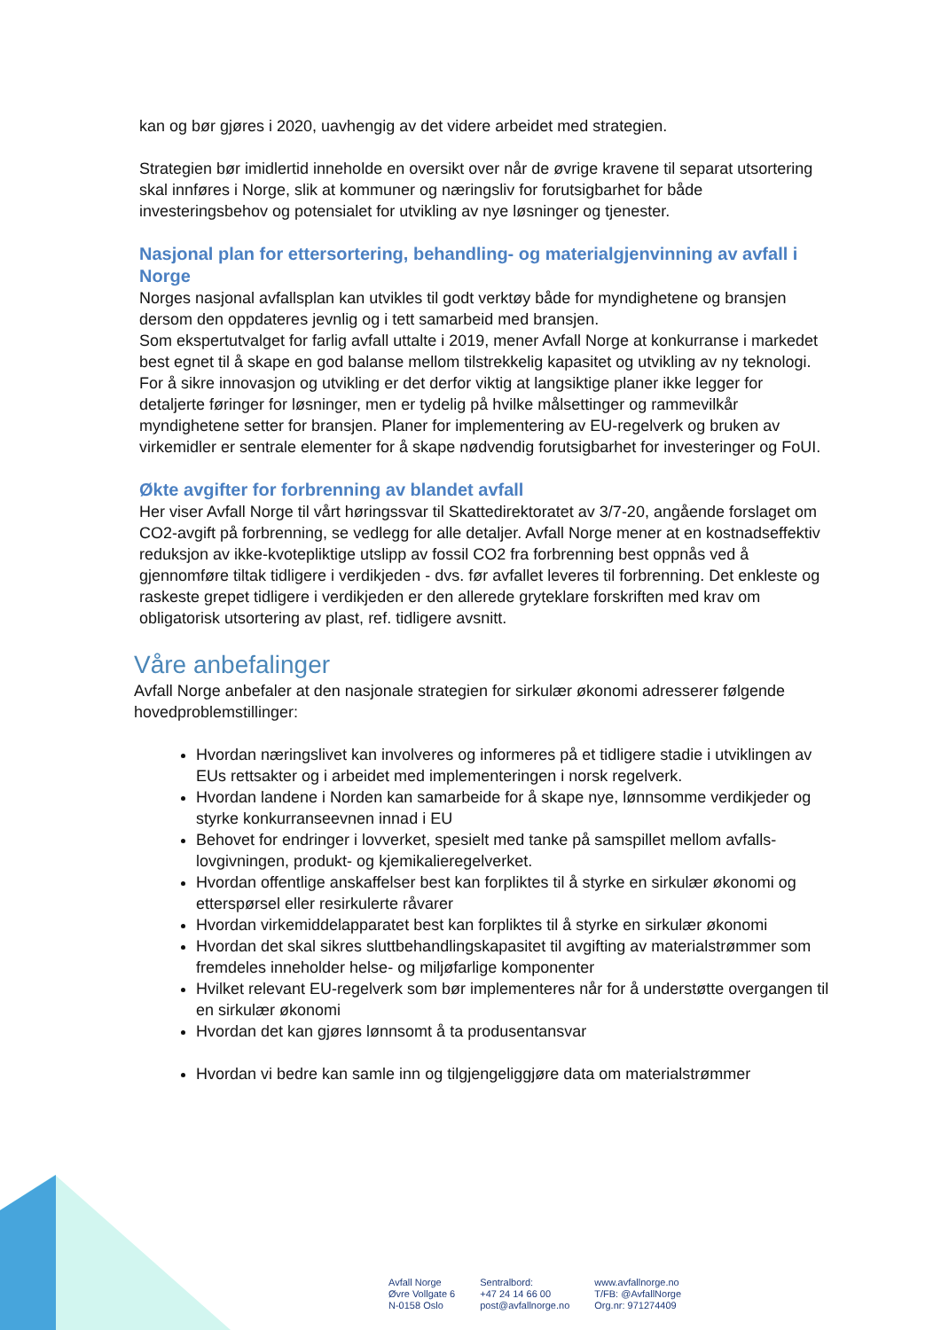kan og bør gjøres i 2020, uavhengig av det videre arbeidet med strategien.
Strategien bør imidlertid inneholde en oversikt over når de øvrige kravene til separat utsortering skal innføres i Norge, slik at kommuner og næringsliv for forutsigbarhet for både investeringsbehov og potensialet for utvikling av nye løsninger og tjenester.
Nasjonal plan for ettersortering, behandling- og materialgjenvinning av avfall i Norge
Norges nasjonal avfallsplan kan utvikles til godt verktøy både for myndighetene og bransjen dersom den oppdateres jevnlig og i tett samarbeid med bransjen.
Som ekspertutvalget for farlig avfall uttalte i 2019, mener Avfall Norge at konkurranse i markedet best egnet til å skape en god balanse mellom tilstrekkelig kapasitet og utvikling av ny teknologi. For å sikre innovasjon og utvikling er det derfor viktig at langsiktige planer ikke legger for detaljerte føringer for løsninger, men er tydelig på hvilke målsettinger og rammevilkår myndighetene setter for bransjen. Planer for implementering av EU-regelverk og bruken av virkemidler er sentrale elementer for å skape nødvendig forutsigbarhet for investeringer og FoUI.
Økte avgifter for forbrenning av blandet avfall
Her viser Avfall Norge til vårt høringssvar til Skattedirektoratet av 3/7-20, angående forslaget om CO2-avgift på forbrenning, se vedlegg for alle detaljer. Avfall Norge mener at en kostnadseffektiv reduksjon av ikke-kvotepliktige utslipp av fossil CO2 fra forbrenning best oppnås ved å gjennomføre tiltak tidligere i verdikjeden - dvs. før avfallet leveres til forbrenning. Det enkleste og raskeste grepet tidligere i verdikjeden er den allerede gryteklare forskriften med krav om obligatorisk utsortering av plast, ref. tidligere avsnitt.
Våre anbefalinger
Avfall Norge anbefaler at den nasjonale strategien for sirkulær økonomi adresserer følgende hovedproblemstillinger:
Hvordan næringslivet kan involveres og informeres på et tidligere stadie i utviklingen av EUs rettsakter og i arbeidet med implementeringen i norsk regelverk.
Hvordan landene i Norden kan samarbeide for å skape nye, lønnsomme verdikjeder og styrke konkurranseevnen innad i EU
Behovet for endringer i lovverket, spesielt med tanke på samspillet mellom avfalls-lovgivningen, produkt- og kjemikalieregelverket.
Hvordan offentlige anskaffelser best kan forpliktes til å styrke en sirkulær økonomi og etterspørsel eller resirkulerte råvarer
Hvordan virkemiddelapparatet best kan forpliktes til å styrke en sirkulær økonomi
Hvordan det skal sikres sluttbehandlingskapasitet til avgifting av materialstrømmer som fremdeles inneholder helse- og miljøfarlige komponenter
Hvilket relevant EU-regelverk som bør implementeres når for å understøtte overgangen til en sirkulær økonomi
Hvordan det kan gjøres lønnsomt å ta produsentansvar
Hvordan vi bedre kan samle inn og tilgjengeliggjøre data om materialstrømmer
Avfall Norge
Øvre Vollgate 6
N-0158 Oslo
Sentralbord:
+47 24 14 66 00
post@avfallnorge.no
www.avfallnorge.no
T/FB: @AvfallNorge
Org.nr: 971274409